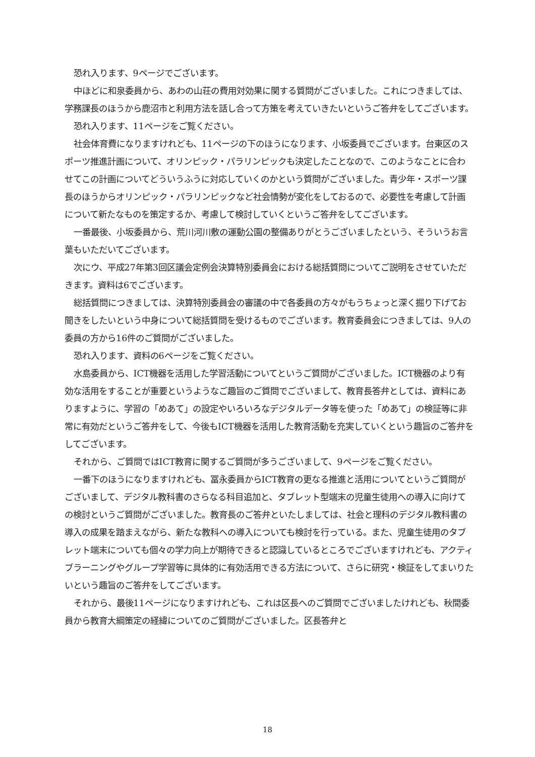恐れ入ります、9ページでございます。
中ほどに和泉委員から、あわの山荘の費用対効果に関する質問がございました。これにつきましては、学務課長のほうから鹿沼市と利用方法を話し合って方策を考えていきたいというご答弁をしてございます。
恐れ入ります、11ページをご覧ください。
社会体育費になりますけれども、11ページの下のほうになります、小坂委員でございます。台東区のスポーツ推進計画について、オリンピック・パラリンピックも決定したことなので、このようなことに合わせてこの計画についてどういうふうに対応していくのかという質問がございました。青少年・スポーツ課長のほうからオリンピック・パラリンピックなど社会情勢が変化をしておるので、必要性を考慮して計画について新たなものを策定するか、考慮して検討していくというご答弁をしてございます。
一番最後、小坂委員から、荒川河川敷の運動公園の整備ありがとうございましたという、そういうお言葉もいただいてございます。
次にウ、平成27年第3回区議会定例会決算特別委員会における総括質問についてご説明をさせていただきます。資料は6でございます。
総括質問につきましては、決算特別委員会の審議の中で各委員の方々がもうちょっと深く掘り下げてお聞きをしたいという中身について総括質問を受けるものでございます。教育委員会につきましては、9人の委員の方から16件のご質問がございました。
恐れ入ります、資料の6ページをご覧ください。
水島委員から、ICT機器を活用した学習活動についてというご質問がございました。ICT機器のより有効な活用をすることが重要というようなご趣旨のご質問でございまして、教育長答弁としては、資料にありますように、学習の「めあて」の設定やいろいろなデジタルデータ等を使った「めあて」の検証等に非常に有効だというご答弁をして、今後もICT機器を活用した教育活動を充実していくという趣旨のご答弁をしてございます。
それから、ご質問ではICT教育に関するご質問が多うございまして、9ページをご覧ください。
一番下のほうになりますけれども、冨永委員からICT教育の更なる推進と活用についてというご質問がございまして、デジタル教科書のさらなる科目追加と、タブレット型端末の児童生徒用への導入に向けての検討というご質問がございました。教育長のご答弁といたしましては、社会と理科のデジタル教科書の導入の成果を踏まえながら、新たな教科への導入についても検討を行っている。また、児童生徒用のタブレット端末についても個々の学力向上が期待できると認識しているところでございますけれども、アクティブラーニングやグループ学習等に具体的に有効活用できる方法について、さらに研究・検証をしてまいりたいという趣旨のご答弁をしてございます。
それから、最後11ページになりますけれども、これは区長へのご質問でございましたけれども、秋間委員から教育大綱策定の経緯についてのご質問がございました。区長答弁と
18